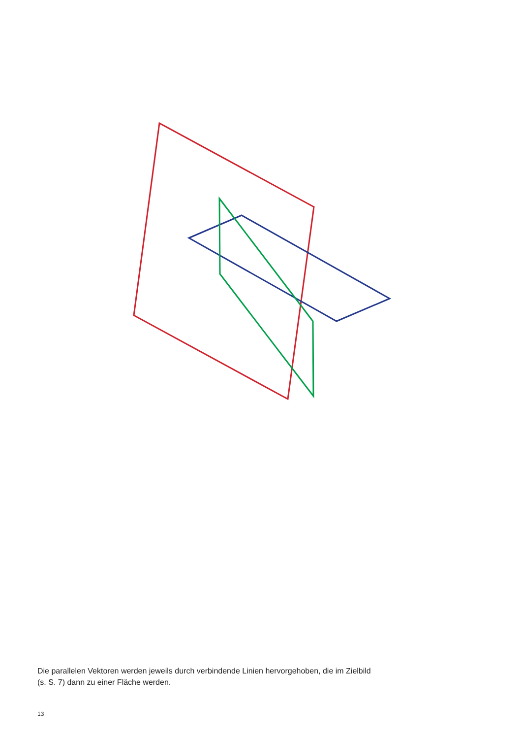Die parallelen Vektoren werden jeweils durch verbindende Linien hervorgehoben, die im Zielbild
(s. S. 7) dann zu einer Fläche werden.
13